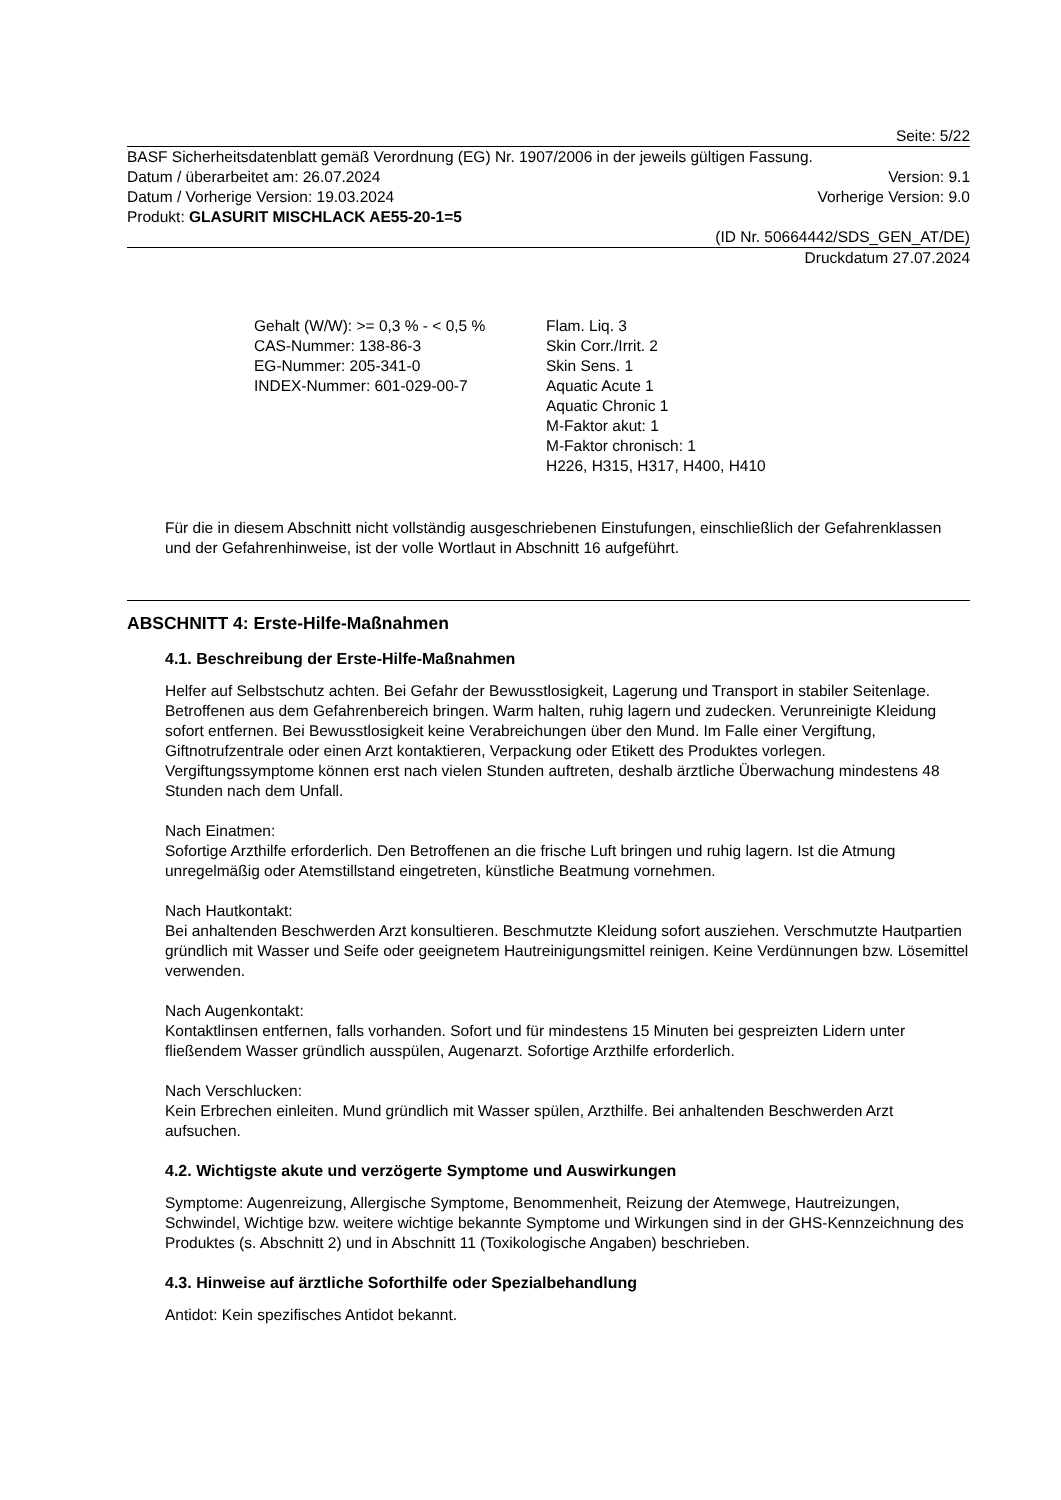Seite: 5/22
BASF Sicherheitsdatenblatt gemäß Verordnung (EG) Nr. 1907/2006 in der jeweils gültigen Fassung.
Datum / überarbeitet am: 26.07.2024 Version: 9.1
Datum / Vorherige Version: 19.03.2024 Vorherige Version: 9.0
Produkt: GLASURIT MISCHLACK AE55-20-1=5
(ID Nr. 50664442/SDS_GEN_AT/DE)
Druckdatum 27.07.2024
Gehalt (W/W): >= 0,3 % - < 0,5 %
CAS-Nummer: 138-86-3
EG-Nummer: 205-341-0
INDEX-Nummer: 601-029-00-7
Flam. Liq. 3
Skin Corr./Irrit. 2
Skin Sens. 1
Aquatic Acute 1
Aquatic Chronic 1
M-Faktor akut: 1
M-Faktor chronisch: 1
H226, H315, H317, H400, H410
Für die in diesem Abschnitt nicht vollständig ausgeschriebenen Einstufungen, einschließlich der Gefahrenklassen und der Gefahrenhinweise, ist der volle Wortlaut in Abschnitt 16 aufgeführt.
ABSCHNITT 4: Erste-Hilfe-Maßnahmen
4.1. Beschreibung der Erste-Hilfe-Maßnahmen
Helfer auf Selbstschutz achten. Bei Gefahr der Bewusstlosigkeit, Lagerung und Transport in stabiler Seitenlage. Betroffenen aus dem Gefahrenbereich bringen. Warm halten, ruhig lagern und zudecken. Verunreinigte Kleidung sofort entfernen. Bei Bewusstlosigkeit keine Verabreichungen über den Mund. Im Falle einer Vergiftung, Giftnotrufzentrale oder einen Arzt kontaktieren, Verpackung oder Etikett des Produktes vorlegen. Vergiftungssymptome können erst nach vielen Stunden auftreten, deshalb ärztliche Überwachung mindestens 48 Stunden nach dem Unfall.
Nach Einatmen:
Sofortige Arzthilfe erforderlich. Den Betroffenen an die frische Luft bringen und ruhig lagern. Ist die Atmung unregelmäßig oder Atemstillstand eingetreten, künstliche Beatmung vornehmen.
Nach Hautkontakt:
Bei anhaltenden Beschwerden Arzt konsultieren. Beschmutzte Kleidung sofort ausziehen. Verschmutzte Hautpartien gründlich mit Wasser und Seife oder geeignetem Hautreinigungsmittel reinigen. Keine Verdünnungen bzw. Lösemittel verwenden.
Nach Augenkontakt:
Kontaktlinsen entfernen, falls vorhanden. Sofort und für mindestens 15 Minuten bei gespreizten Lidern unter fließendem Wasser gründlich ausspülen, Augenarzt. Sofortige Arzthilfe erforderlich.
Nach Verschlucken:
Kein Erbrechen einleiten. Mund gründlich mit Wasser spülen, Arzthilfe. Bei anhaltenden Beschwerden Arzt aufsuchen.
4.2. Wichtigste akute und verzögerte Symptome und Auswirkungen
Symptome: Augenreizung, Allergische Symptome, Benommenheit, Reizung der Atemwege, Hautreizungen, Schwindel, Wichtige bzw. weitere wichtige bekannte Symptome und Wirkungen sind in der GHS-Kennzeichnung des Produktes (s. Abschnitt 2) und in Abschnitt 11 (Toxikologische Angaben) beschrieben.
4.3. Hinweise auf ärztliche Soforthilfe oder Spezialbehandlung
Antidot: Kein spezifisches Antidot bekannt.